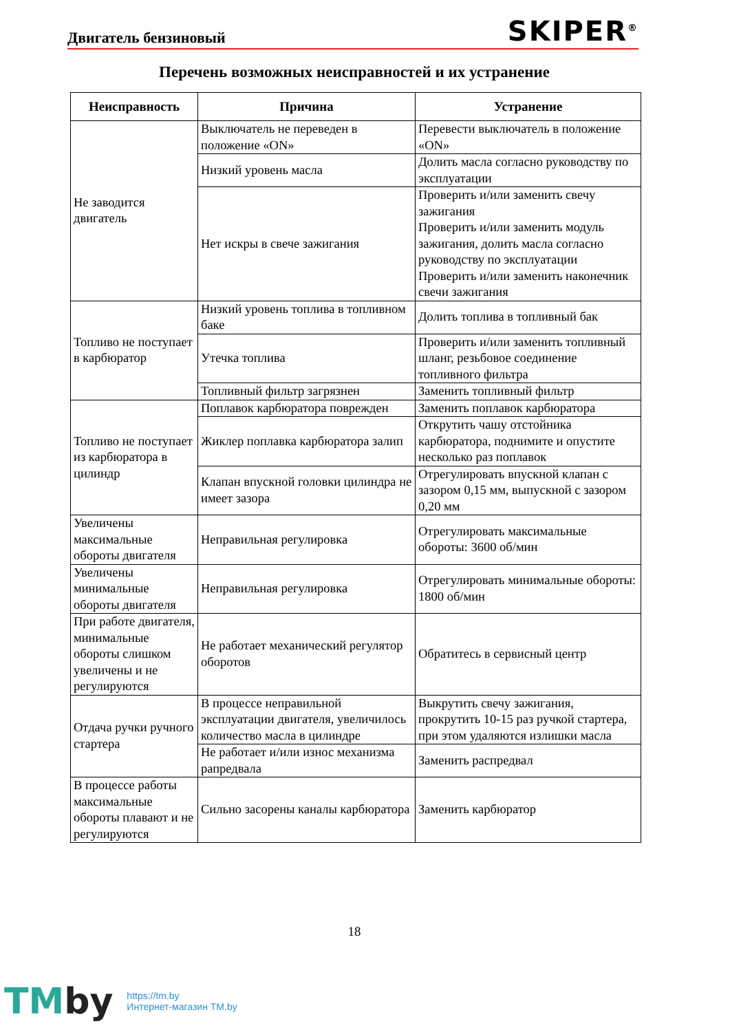Двигатель бензиновый SKIPER<sup>®</sup>
Перечень возможных неисправностей и их устранение
| Неисправность | Причина | Устранение |
| --- | --- | --- |
| Не заводится двигатель | Выключатель не переведен в положение «ON» | Перевести выключатель в положение «ON» |
| | Низкий уровень масла | Долить масла согласно руководству по эксплуатации |
| | Нет искры в свече зажигания | Проверить и/или заменить свечу зажигания Проверить и/или заменить модуль зажигания, долить масла согласно руководству по эксплуатации Проверить и/или заменить наконечник свечи зажигания |
| Топливо не поступает в карбюратор | Низкий уровень топлива в топливном баке | Долить топлива в топливный бак |
| | Утечка топлива | Проверить и/или заменить топливный шланг, резьбовое соединение топливного фильтра |
| | Топливный фильтр загрязнен | Заменить топливный фильтр |
| Топливо не поступает из карбюратора в цилиндр | Поплавок карбюратора поврежден | Заменить поплавок карбюратора |
| | Жиклер поплавка карбюратора залип | Открутить чашу отстойника карбюратора, поднимите и опустите несколько раз поплавок |
| | Клапан впускной головки цилиндра не имеет зазора | Отрегулировать впускной клапан с зазором 0,15 мм, выпускной с зазором 0,20 мм |
| Увеличены максимальные обороты двигателя | Неправильная регулировка | Отрегулировать максимальные обороты: 3600 об/мин |
| Увеличены минимальные обороты двигателя | Неправильная регулировка | Отрегулировать минимальные обороты: 1800 об/мин |
| При работе двигателя, минимальные обороты слишком увеличены и не регулируются | Не работает механический регулятор оборотов | Обратитесь в сервисный центр |
| Отдача ручки ручного стартера | В процессе неправильной эксплуатации двигателя, увеличилось количество масла в цилиндре | Выкрутить свечу зажигания, прокрутить 10-15 раз ручкой стартера, при этом удаляются излишки масла |
| | Не работает и/или износ механизма рапредвала | Заменить распредвал |
| В процессе работы максимальные обороты плавают и не регулируются | Сильно засорены каналы карбюратора | Заменить карбюратор |
18
TMby
https://tm.by
Интернет-магазин TM.by